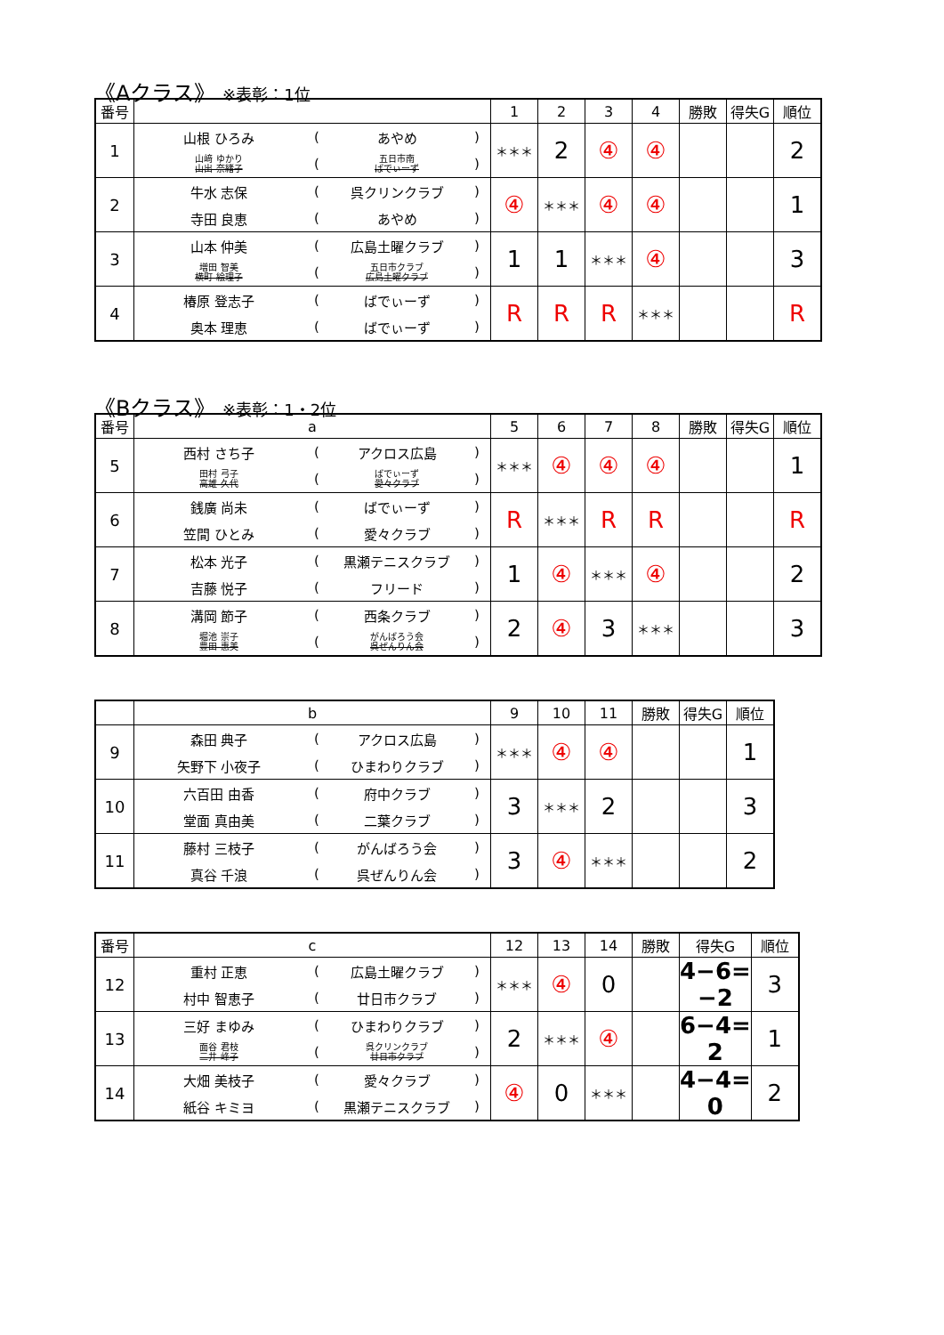《Aクラス》 ※表彰：1位
| 番号 | | 1 | 2 | 3 | 4 | 勝敗 | 得失G | 順位 |
| --- | --- | --- | --- | --- | --- | --- | --- | --- |
| 1 | 山根 ひろみ ( あやめ ) 山﨑 ゆかり 山出 奈緒子 ( 五日市南 ばでぃーず ) | ＊＊＊ | 2 | ④ | ④ | | | 2 |
| 2 | 牛水 志保 ( 呉クリンクラブ ) 寺田 良恵 ( あやめ ) | ④ | ＊＊＊ | ④ | ④ | | | 1 |
| 3 | 山本 仲美 ( 広島土曜クラブ ) 増田 智美 横町 絵理子 ( 五日市クラブ 広島土曜クラブ ) | 1 | 1 | ＊＊＊ | ④ | | | 3 |
| 4 | 椿原 登志子 ( ばでぃーず ) 奥本 理恵 ( ばでぃーず ) | R | R | R | ＊＊＊ | | | R |
《Bクラス》 ※表彰：1・2位
| 番号 | a | 5 | 6 | 7 | 8 | 勝敗 | 得失G | 順位 |
| --- | --- | --- | --- | --- | --- | --- | --- | --- |
| 5 | 西村 さち子 ( アクロス広島 ) 田村 弓子 高雄 久代 ( ばでぃーず 愛々クラブ ) | ＊＊＊ | ④ | ④ | ④ | | | 1 |
| 6 | 銭廣 尚未 ( ばでぃーず ) 笠間 ひとみ ( 愛々クラブ ) | R | ＊＊＊ | R | R | | | R |
| 7 | 松本 光子 ( 黒瀬テニスクラブ ) 吉藤 悦子 ( フリード ) | 1 | ④ | ＊＊＊ | ④ | | | 2 |
| 8 | 溝岡 節子 ( 西条クラブ ) 堀池 崇子 豊田 惠美 ( がんばろう会 呉ぜんりん会 ) | 2 | ④ | 3 | ＊＊＊ | | | 3 |
| | b | 9 | 10 | 11 | 勝敗 | 得失G | 順位 |
| --- | --- | --- | --- | --- | --- | --- | --- |
| 9 | 森田 典子 ( アクロス広島 ) 矢野下 小夜子 ( ひまわりクラブ ) | ＊＊＊ | ④ | ④ | | | 1 |
| 10 | 六百田 由香 ( 府中クラブ ) 堂面 真由美 ( 二葉クラブ ) | 3 | ＊＊＊ | 2 | | | 3 |
| 11 | 藤村 三枝子 ( がんばろう会 ) 真谷 千浪 ( 呉ぜんりん会 ) | 3 | ④ | ＊＊＊ | | | 2 |
| 番号 | c | 12 | 13 | 14 | 勝敗 | 得失G | 順位 |
| --- | --- | --- | --- | --- | --- | --- | --- |
| 12 | 重村 正恵 ( 広島土曜クラブ ) 村中 智恵子 ( 廿日市クラブ ) | ＊＊＊ | ④ | 0 | | 4−6= −2 | 3 |
| 13 | 三好 まゆみ ( ひまわりクラブ ) 面谷 君枝 二井 峰子 ( 呉クリンクラブ 廿日市クラブ ) | 2 | ＊＊＊ | ④ | | 6−4= 2 | 1 |
| 14 | 大畑 美枝子 ( 愛々クラブ ) 紙谷 キミヨ ( 黒瀬テニスクラブ ) | ④ | 0 | ＊＊＊ | | 4−4= 0 | 2 |